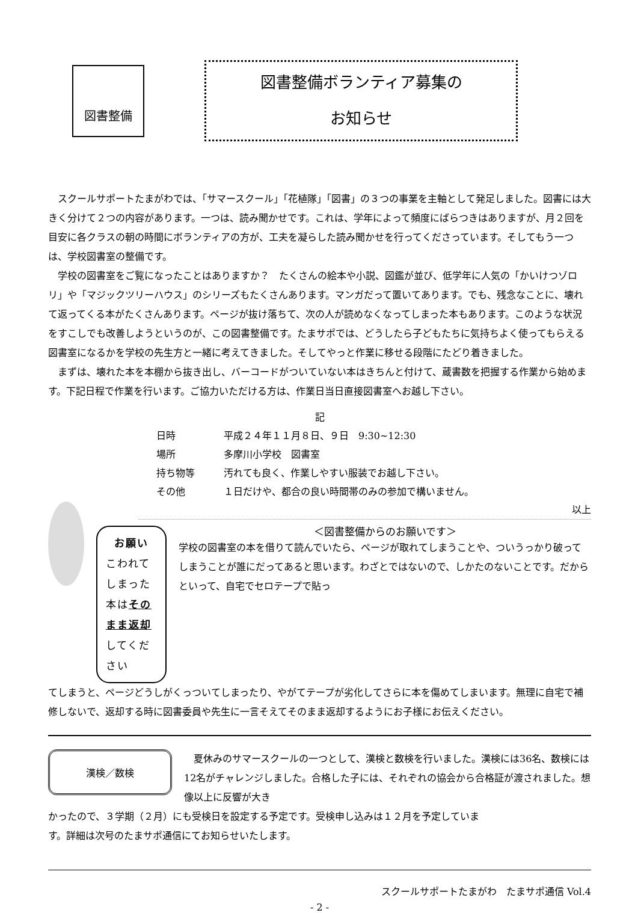図書整備
図書整備ボランティア募集の
お知らせ
スクールサポートたまがわでは、「サマースクール」「花植隊」「図書」の３つの事業を主軸として発足しました。図書には大きく分けて２つの内容があります。一つは、読み聞かせです。これは、学年によって頻度にばらつきはありますが、月２回を目安に各クラスの朝の時間にボランティアの方が、工夫を凝らした読み聞かせを行ってくださっています。そしてもう一つは、学校図書室の整備です。
学校の図書室をご覧になったことはありますか？　たくさんの絵本や小説、図鑑が並び、低学年に人気の「かいけつゾロリ」や「マジックツリーハウス」のシリーズもたくさんあります。マンガだって置いてあります。でも、残念なことに、壊れて返ってくる本がたくさんあります。ページが抜け落ちて、次の人が読めなくなってしまった本もあります。このような状況をすこしでも改善しようというのが、この図書整備です。たまサポでは、どうしたら子どもたちに気持ちよく使ってもらえる図書室になるかを学校の先生方と一緒に考えてきました。そしてやっと作業に移せる段階にたどり着きました。
まずは、壊れた本を本棚から抜き出し、バーコードがついていない本はきちんと付けて、蔵書数を把握する作業から始めます。下記日程で作業を行います。ご協力いただける方は、作業日当日直接図書室へお越し下さい。
記
日時 平成２４年１１月８日、９日　9:30~12:30
場所 多摩川小学校　図書室
持ち物等 汚れても良く、作業しやすい服装でお越し下さい。
その他 １日だけや、都合の良い時間帯のみの参加で構いません。
以上
お願い
こわれてしまった本はそのまま返却してください
＜図書整備からのお願いです＞
学校の図書室の本を借りて読んでいたら、ページが取れてしまうことや、ついうっかり破ってしまうことが誰にだってあると思います。わざとではないので、しかたのないことです。だからといって、自宅でセロテープで貼っ
てしまうと、ページどうしがくっついてしまったり、やがてテープが劣化してさらに本を傷めてしまいます。無理に自宅で補修しないで、返却する時に図書委員や先生に一言そえてそのまま返却するようにお子様にお伝えください。
漢検／数検
夏休みのサマースクールの一つとして、漢検と数検を行いました。漢検には36名、数検には12名がチャレンジしました。合格した子には、それぞれの協会から合格証が渡されました。想像以上に反響が大き
かったので、３学期（２月）にも受検日を設定する予定です。受検申し込みは１２月を予定しています。詳細は次号のたまサポ通信にてお知らせいたします。
スクールサポートたまがわ　たまサポ通信 Vol.4
- 2 -